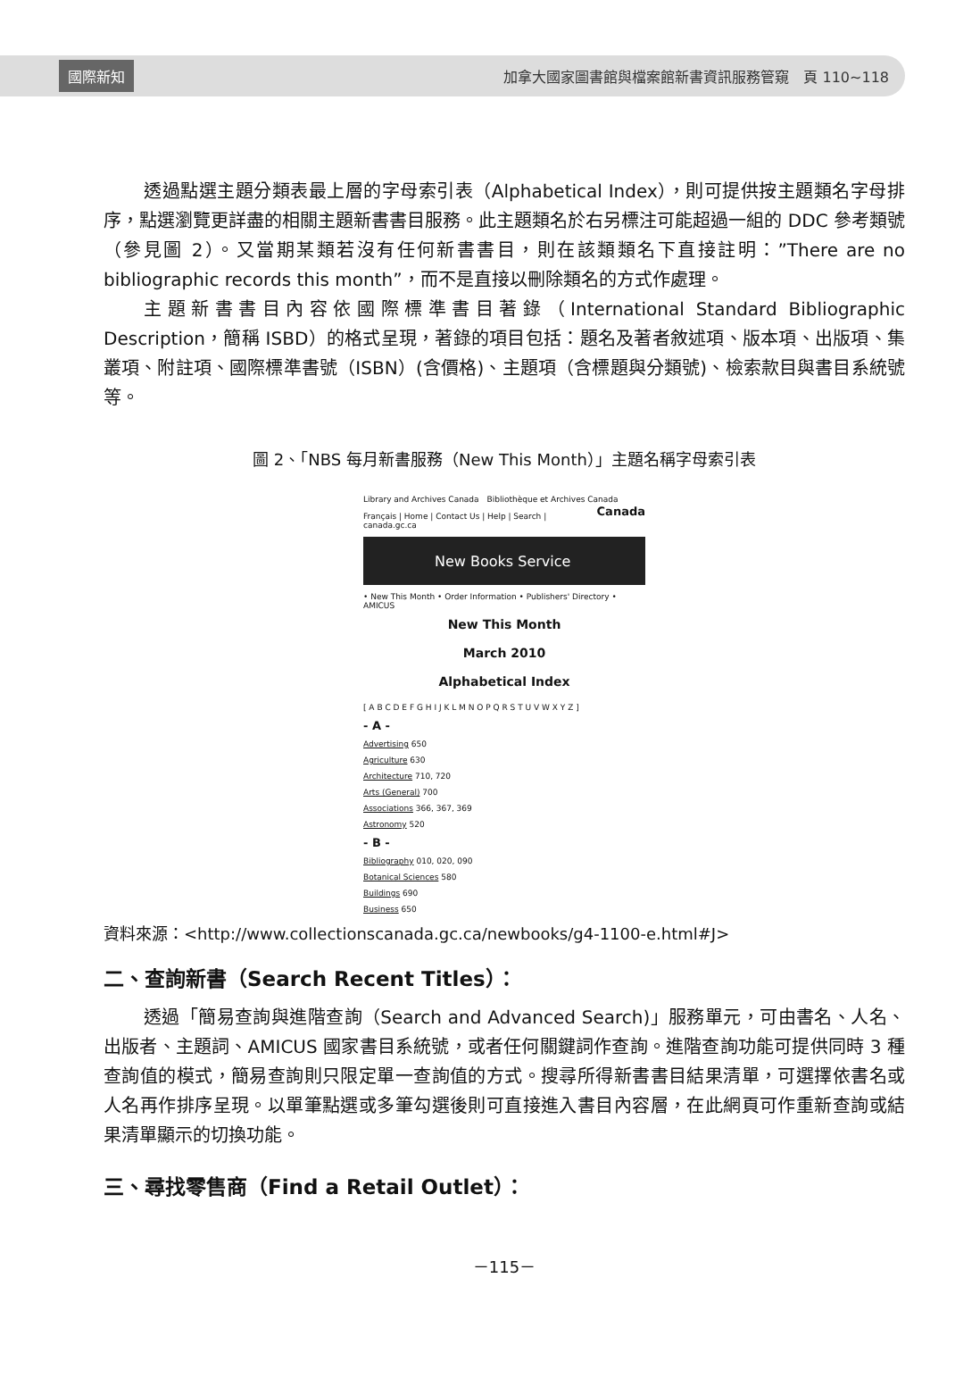國際新知 加拿大國家圖書館與檔案館新書資訊服務管窺　頁 110~118
透過點選主題分類表最上層的字母索引表（Alphabetical Index），則可提供按主題類名字母排序，點選瀏覽更詳盡的相關主題新書書目服務。此主題類名於右另標注可能超過一組的 DDC 參考類號（參見圖 2）。又當期某類若沒有任何新書書目，則在該類類名下直接註明：”There are no bibliographic records this month”，而不是直接以刪除類名的方式作處理。
主題新書書目內容依國際標準書目著錄（International Standard Bibliographic Description，簡稱 ISBD）的格式呈現，著錄的項目包括：題名及著者敘述項、版本項、出版項、集叢項、附註項、國際標準書號（ISBN）(含價格)、主題項（含標題與分類號)、檢索款目與書目系統號等。
圖 2、「NBS 每月新書服務（New This Month）」主題名稱字母索引表
Library and Archives Canada　Bibliothèque et Archives Canada　Canada
Français | Home | Contact Us | Help | Search | canada.gc.ca
New Books Service
• New This Month • Order Information • Publishers' Directory • AMICUS
New This Month
March 2010
Alphabetical Index
[ A B C D E F G H I J K L M N O P Q R S T U V W X Y Z ]
- A -
Advertising 650
Agriculture 630
Architecture 710, 720
Arts (General) 700
Associations 366, 367, 369
Astronomy 520
- B -
Bibliography 010, 020, 090
Botanical Sciences 580
Buildings 690
Business 650
資料來源：<http://www.collectionscanada.gc.ca/newbooks/g4-1100-e.html#J>
二、查詢新書（Search Recent Titles）：
透過「簡易查詢與進階查詢（Search and Advanced Search)」服務單元，可由書名、人名、出版者、主題詞、AMICUS 國家書目系統號，或者任何關鍵詞作查詢。進階查詢功能可提供同時 3 種查詢值的模式，簡易查詢則只限定單一查詢值的方式。搜尋所得新書書目結果清單，可選擇依書名或人名再作排序呈現。以單筆點選或多筆勾選後則可直接進入書目內容層，在此網頁可作重新查詢或結果清單顯示的切換功能。
三、尋找零售商（Find a Retail Outlet）：
－115－